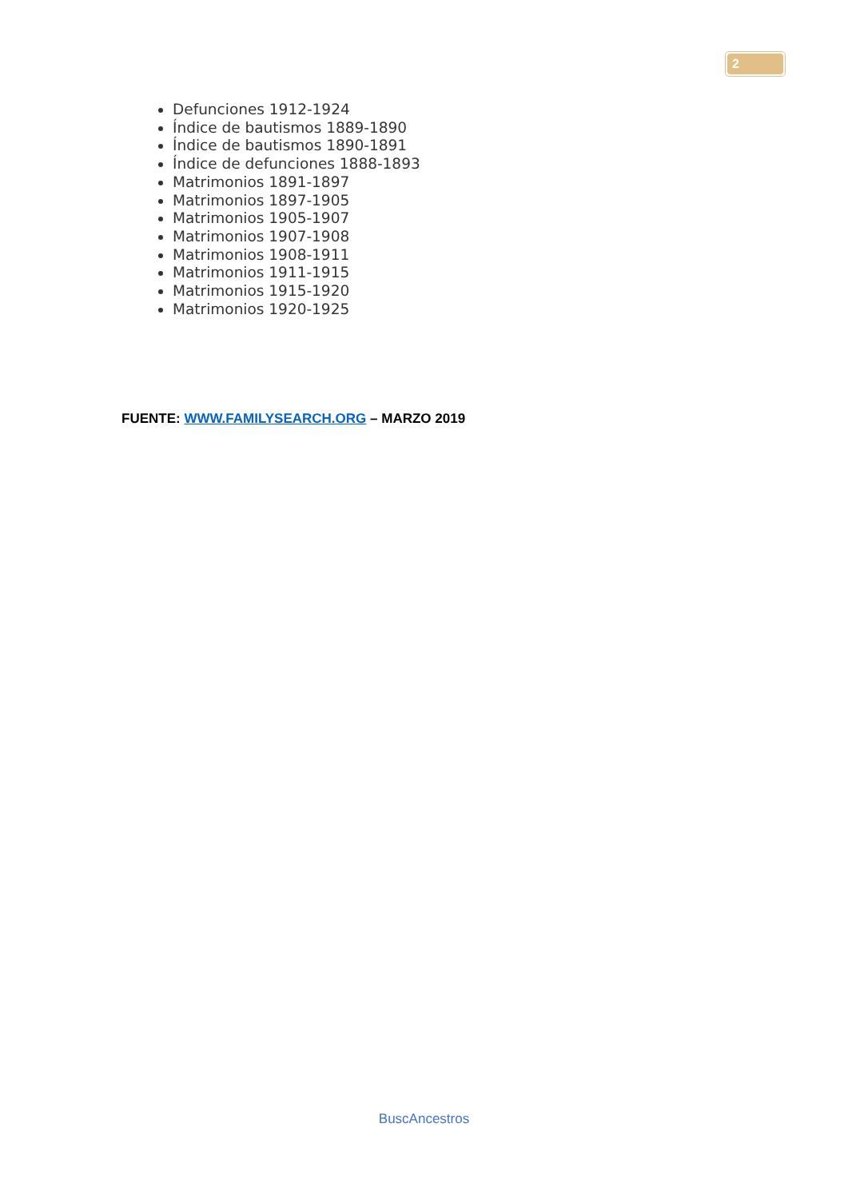2
Defunciones 1912-1924
Índice de bautismos 1889-1890
Índice de bautismos 1890-1891
Índice de defunciones 1888-1893
Matrimonios 1891-1897
Matrimonios 1897-1905
Matrimonios 1905-1907
Matrimonios 1907-1908
Matrimonios 1908-1911
Matrimonios 1911-1915
Matrimonios 1915-1920
Matrimonios 1920-1925
FUENTE: WWW.FAMILYSEARCH.ORG – MARZO 2019
BuscAncestros